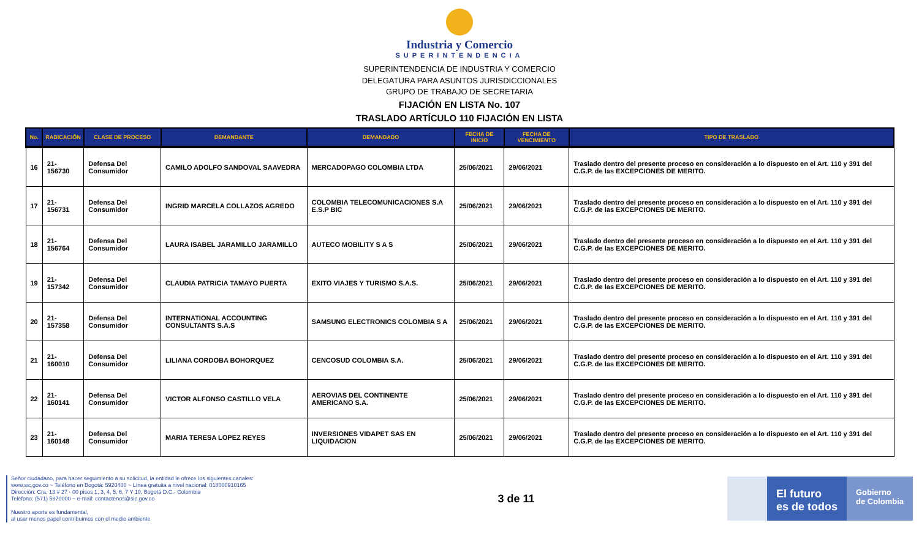Industria y Comercio
SUPERINTENDENCIA
SUPERINTENDENCIA DE INDUSTRIA Y COMERCIO
DELEGATURA PARA ASUNTOS JURISDICCIONALES
GRUPO DE TRABAJO DE SECRETARIA
FIJACIÓN EN LISTA No. 107
TRASLADO ARTÍCULO 110 FIJACIÓN EN LISTA
| No. | RADICACIÓN | CLASE DE PROCESO | DEMANDANTE | DEMANDADO | FECHA DE INICIO | FECHA DE VENCIMIENTO | TIPO DE TRASLADO |
| --- | --- | --- | --- | --- | --- | --- | --- |
| 16 | 21-156730 | Defensa Del Consumidor | CAMILO ADOLFO SANDOVAL SAAVEDRA | MERCADOPAGO COLOMBIA LTDA | 25/06/2021 | 29/06/2021 | Traslado dentro del presente proceso en consideración a lo dispuesto en el Art. 110 y 391 del C.G.P. de las EXCEPCIONES DE MERITO. |
| 17 | 21-156731 | Defensa Del Consumidor | INGRID MARCELA COLLAZOS AGREDO | COLOMBIA TELECOMUNICACIONES S.A E.S.P BIC | 25/06/2021 | 29/06/2021 | Traslado dentro del presente proceso en consideración a lo dispuesto en el Art. 110 y 391 del C.G.P. de las EXCEPCIONES DE MERITO. |
| 18 | 21-156764 | Defensa Del Consumidor | LAURA ISABEL JARAMILLO JARAMILLO | AUTECO MOBILITY S A S | 25/06/2021 | 29/06/2021 | Traslado dentro del presente proceso en consideración a lo dispuesto en el Art. 110 y 391 del C.G.P. de las EXCEPCIONES DE MERITO. |
| 19 | 21-157342 | Defensa Del Consumidor | CLAUDIA PATRICIA TAMAYO PUERTA | EXITO VIAJES Y TURISMO S.A.S. | 25/06/2021 | 29/06/2021 | Traslado dentro del presente proceso en consideración a lo dispuesto en el Art. 110 y 391 del C.G.P. de las EXCEPCIONES DE MERITO. |
| 20 | 21-157358 | Defensa Del Consumidor | INTERNATIONAL ACCOUNTING CONSULTANTS S.A.S | SAMSUNG ELECTRONICS COLOMBIA S A | 25/06/2021 | 29/06/2021 | Traslado dentro del presente proceso en consideración a lo dispuesto en el Art. 110 y 391 del C.G.P. de las EXCEPCIONES DE MERITO. |
| 21 | 21-160010 | Defensa Del Consumidor | LILIANA CORDOBA BOHORQUEZ | CENCOSUD COLOMBIA S.A. | 25/06/2021 | 29/06/2021 | Traslado dentro del presente proceso en consideración a lo dispuesto en el Art. 110 y 391 del C.G.P. de las EXCEPCIONES DE MERITO. |
| 22 | 21-160141 | Defensa Del Consumidor | VICTOR ALFONSO CASTILLO VELA | AEROVIAS DEL CONTINENTE AMERICANO S.A. | 25/06/2021 | 29/06/2021 | Traslado dentro del presente proceso en consideración a lo dispuesto en el Art. 110 y 391 del C.G.P. de las EXCEPCIONES DE MERITO. |
| 23 | 21-160148 | Defensa Del Consumidor | MARIA TERESA LOPEZ REYES | INVERSIONES VIDAPET SAS EN LIQUIDACION | 25/06/2021 | 29/06/2021 | Traslado dentro del presente proceso en consideración a lo dispuesto en el Art. 110 y 391 del C.G.P. de las EXCEPCIONES DE MERITO. |
Señor ciudadano, para hacer seguimiento a su solicitud, la entidad le ofrece los siguientes canales:
www.sic.gov.co ~ Teléfono en Bogotá: 5920400 ~ Línea gratuita a nivel nacional: 018000910165
Dirección: Cra. 13 # 27 - 00 pisos 1, 3, 4, 5, 6, 7 Y 10, Bogotá D.C.- Colombia
Teléfono: (571) 5870000 ~ e-mail: contactenos@sic.gov.co
Nuestro aporte es fundamental,
al usar menos papel contribuimos con el medio ambiente
3 de 11
El futuro
es de todos
Gobierno
de Colombia